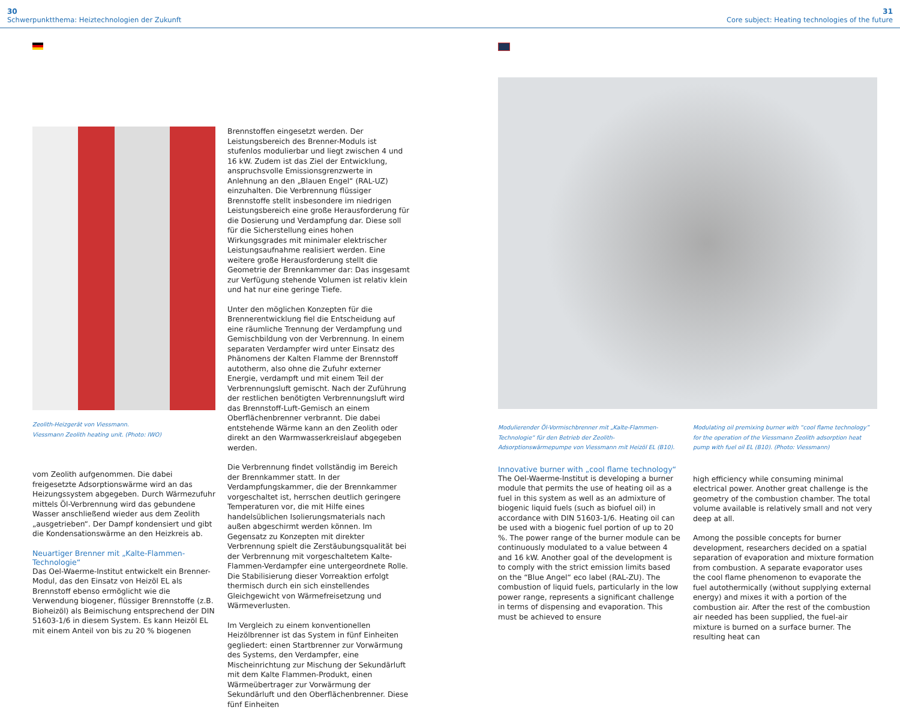30
Schwerpunktthema: Heiztechnologien der Zukunft
31
Core subject: Heating technologies of the future
Zeolith-Heizgerät von Viessmann.
Viessmann Zeolith heating unit. (Photo: IWO)
vom Zeolith aufgenommen. Die dabei freigesetzte Adsorptionswärme wird an das Heizungssystem abgegeben. Durch Wärmezufuhr mittels Öl-Verbrennung wird das gebundene Wasser anschließend wieder aus dem Zeolith „ausgetrieben“. Der Dampf kondensiert und gibt die Kondensationswärme an den Heizkreis ab.
Neuartiger Brenner mit „Kalte-Flammen-Technologie“
Das Oel-Waerme-Institut entwickelt ein Brenner-Modul, das den Einsatz von Heizöl EL als Brennstoff ebenso ermöglicht wie die Verwendung biogener, flüssiger Brennstoffe (z.B. Bioheizöl) als Beimischung entsprechend der DIN 51603-1/6 in diesem System. Es kann Heizöl EL mit einem Anteil von bis zu 20 % biogenen
Brennstoffen eingesetzt werden. Der Leistungsbereich des Brenner-Moduls ist stufenlos modulierbar und liegt zwischen 4 und 16 kW. Zudem ist das Ziel der Entwicklung, anspruchsvolle Emissionsgrenzwerte in Anlehnung an den „Blauen Engel“ (RAL-UZ) einzuhalten. Die Verbrennung flüssiger Brennstoffe stellt insbesondere im niedrigen Leistungsbereich eine große Herausforderung für die Dosierung und Verdampfung dar. Diese soll für die Sicherstellung eines hohen Wirkungsgrades mit minimaler elektrischer Leistungsaufnahme realisiert werden. Eine weitere große Herausforderung stellt die Geometrie der Brennkammer dar: Das insgesamt zur Verfügung stehende Volumen ist relativ klein und hat nur eine geringe Tiefe.
Unter den möglichen Konzepten für die Brennerentwicklung fiel die Entscheidung auf eine räumliche Trennung der Verdampfung und Gemischbildung von der Verbrennung. In einem separaten Verdampfer wird unter Einsatz des Phänomens der Kalten Flamme der Brennstoff autotherm, also ohne die Zufuhr externer Energie, verdampft und mit einem Teil der Verbrennungsluft gemischt. Nach der Zuführung der restlichen benötigten Verbrennungsluft wird das Brennstoff-Luft-Gemisch an einem Oberflächenbrenner verbrannt. Die dabei entstehende Wärme kann an den Zeolith oder direkt an den Warmwasserkreislauf abgegeben werden.
Die Verbrennung findet vollständig im Bereich der Brennkammer statt. In der Verdampfungskammer, die der Brennkammer vorgeschaltet ist, herrschen deutlich geringere Temperaturen vor, die mit Hilfe eines handelsüblichen Isolierungsmaterials nach außen abgeschirmt werden können. Im Gegensatz zu Konzepten mit direkter Verbrennung spielt die Zerstäubungsqualität bei der Verbrennung mit vorgeschaltetem Kalte-Flammen-Verdampfer eine untergeordnete Rolle. Die Stabilisierung dieser Vorreaktion erfolgt thermisch durch ein sich einstellendes Gleichgewicht von Wärmefreisetzung und Wärmeverlusten.
Im Vergleich zu einem konventionellen Heizölbrenner ist das System in fünf Einheiten gegliedert: einen Startbrenner zur Vorwärmung des Systems, den Verdampfer, eine Mischeinrichtung zur Mischung der Sekundärluft mit dem Kalte Flammen-Produkt, einen Wärmeübertrager zur Vorwärmung der Sekundärluft und den Oberflächenbrenner. Diese fünf Einheiten
Modulierender Öl-Vormischbrenner mit „Kalte-Flammen-Technologie“ für den Betrieb der Zeolith-Adsorptionswärmepumpe von Viessmann mit Heizöl EL (B10).
Innovative burner with „cool flame technology“
The Oel-Waerme-Institut is developing a burner module that permits the use of heating oil as a fuel in this system as well as an admixture of biogenic liquid fuels (such as biofuel oil) in accordance with DIN 51603-1/6. Heating oil can be used with a biogenic fuel portion of up to 20 %. The power range of the burner module can be continuously modulated to a value between 4 and 16 kW. Another goal of the development is to comply with the strict emission limits based on the “Blue Angel“ eco label (RAL-ZU). The combustion of liquid fuels, particularly in the low power range, represents a significant challenge in terms of dispensing and evaporation. This must be achieved to ensure
Modulating oil premixing burner with “cool flame technology” for the operation of the Viessmann Zeolith adsorption heat pump with fuel oil EL (B10). (Photo: Viessmann)
high efficiency while consuming minimal electrical power. Another great challenge is the geometry of the combustion chamber. The total volume available is relatively small and not very deep at all.
Among the possible concepts for burner development, researchers decided on a spatial separation of evaporation and mixture formation from combustion. A separate evaporator uses the cool flame phenomenon to evaporate the fuel autothermically (without supplying external energy) and mixes it with a portion of the combustion air. After the rest of the combustion air needed has been supplied, the fuel-air mixture is burned on a surface burner. The resulting heat can